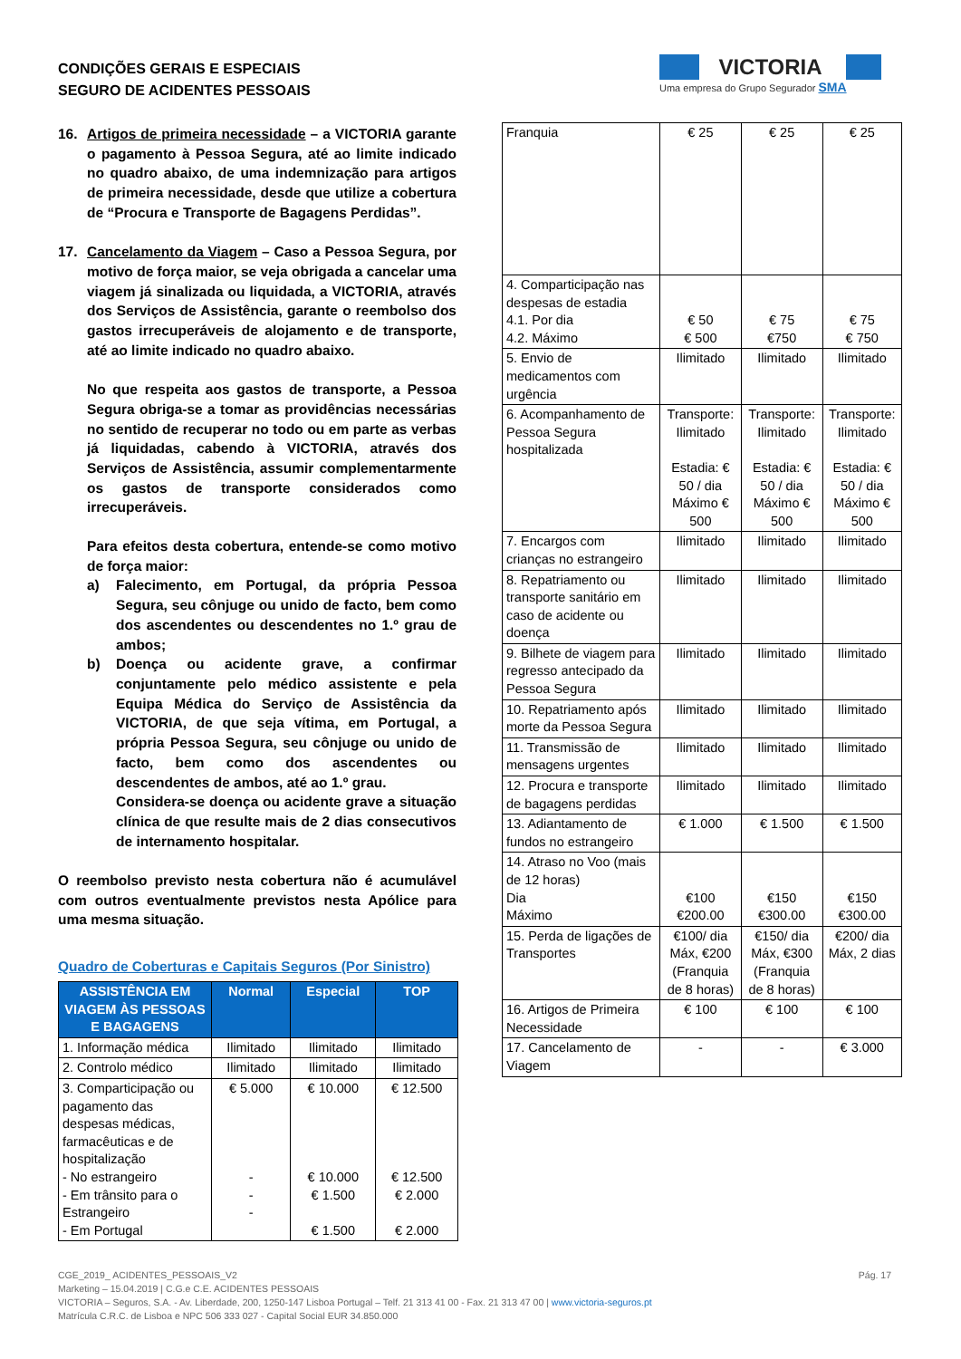CONDIÇÕES GERAIS E ESPECIAIS
SEGURO DE ACIDENTES PESSOAIS
VICTORIA
Uma empresa do Grupo Segurador SMA
16. Artigos de primeira necessidade – a VICTORIA garante o pagamento à Pessoa Segura, até ao limite indicado no quadro abaixo, de uma indemnização para artigos de primeira necessidade, desde que utilize a cobertura de “Procura e Transporte de Bagagens Perdidas”.
17. Cancelamento da Viagem – Caso a Pessoa Segura, por motivo de força maior, se veja obrigada a cancelar uma viagem já sinalizada ou liquidada, a VICTORIA, através dos Serviços de Assistência, garante o reembolso dos gastos irrecuperáveis de alojamento e de transporte, até ao limite indicado no quadro abaixo.
No que respeita aos gastos de transporte, a Pessoa Segura obriga-se a tomar as providências necessárias no sentido de recuperar no todo ou em parte as verbas já liquidadas, cabendo à VICTORIA, através dos Serviços de Assistência, assumir complementarmente os gastos de transporte considerados como irrecuperáveis.
Para efeitos desta cobertura, entende-se como motivo de força maior:
a) Falecimento, em Portugal, da própria Pessoa Segura, seu cônjuge ou unido de facto, bem como dos ascendentes ou descendentes no 1.º grau de ambos;
b) Doença ou acidente grave, a confirmar conjuntamente pelo médico assistente e pela Equipa Médica do Serviço de Assistência da VICTORIA, de que seja vítima, em Portugal, a própria Pessoa Segura, seu cônjuge ou unido de facto, bem como dos ascendentes ou descendentes de ambos, até ao 1.º grau.
Considera-se doença ou acidente grave a situação clínica de que resulte mais de 2 dias consecutivos de internamento hospitalar.
O reembolso previsto nesta cobertura não é acumulável com outros eventualmente previstos nesta Apólice para uma mesma situação.
Quadro de Coberturas e Capitais Seguros (Por Sinistro)
| ASSISTÊNCIA EM VIAGEM ÀS PESSOAS E BAGAGENS | Normal | Especial | TOP |
| --- | --- | --- | --- |
| 1. Informação médica | Ilimitado | Ilimitado | Ilimitado |
| 2. Controlo médico | Ilimitado | Ilimitado | Ilimitado |
| 3. Comparticipação ou pagamento das despesas médicas, farmacêuticas e de hospitalização - No estrangeiro - Em trânsito para o Estrangeiro - Em Portugal | € 5.000 - - - | € 10.000 € 10.000 € 1.500 € 1.500 | € 12.500 € 12.500 € 2.000 € 2.000 |
| Franquia | € 25 | € 25 | € 25 |
| 4. Comparticipação nas despesas de estadia 4.1. Por dia 4.2. Máximo | € 50 € 500 | € 75 €750 | € 75 € 750 |
| 5. Envio de medicamentos com urgência | Ilimitado | Ilimitado | Ilimitado |
| 6. Acompanhamento de Pessoa Segura hospitalizada | Transporte: Ilimitado Estadia: € 50 / dia Máximo € 500 | Transporte: Ilimitado Estadia: € 50 / dia Máximo € 500 | Transporte: Ilimitado Estadia: € 50 / dia Máximo € 500 |
| 7. Encargos com crianças no estrangeiro | Ilimitado | Ilimitado | Ilimitado |
| 8. Repatriamento ou transporte sanitário em caso de acidente ou doença | Ilimitado | Ilimitado | Ilimitado |
| 9. Bilhete de viagem para regresso antecipado da Pessoa Segura | Ilimitado | Ilimitado | Ilimitado |
| 10. Repatriamento após morte da Pessoa Segura | Ilimitado | Ilimitado | Ilimitado |
| 11. Transmissão de mensagens urgentes | Ilimitado | Ilimitado | Ilimitado |
| 12. Procura e transporte de bagagens perdidas | Ilimitado | Ilimitado | Ilimitado |
| 13. Adiantamento de fundos no estrangeiro | € 1.000 | € 1.500 | € 1.500 |
| 14. Atraso no Voo (mais de 12 horas) Dia Máximo | €100 €200.00 | €150 €300.00 | €150 €300.00 |
| 15. Perda de ligações de Transportes | €100/ dia Máx, €200 (Franquia de 8 horas) | €150/ dia Máx, €300 (Franquia de 8 horas) | €200/ dia Máx, 2 dias |
| 16. Artigos de Primeira Necessidade | € 100 | € 100 | € 100 |
| 17. Cancelamento de Viagem | - | - | € 3.000 |
CGE_2019_ ACIDENTES_PESSOAIS_V2 Pág. 17
Marketing – 15.04.2019 | C.G.e C.E. ACIDENTES PESSOAIS
VICTORIA – Seguros, S.A. - Av. Liberdade, 200, 1250-147 Lisboa Portugal – Telf. 21 313 41 00 - Fax. 21 313 47 00 | www.victoria-seguros.pt
Matrícula C.R.C. de Lisboa e NPC 506 333 027 - Capital Social EUR 34.850.000